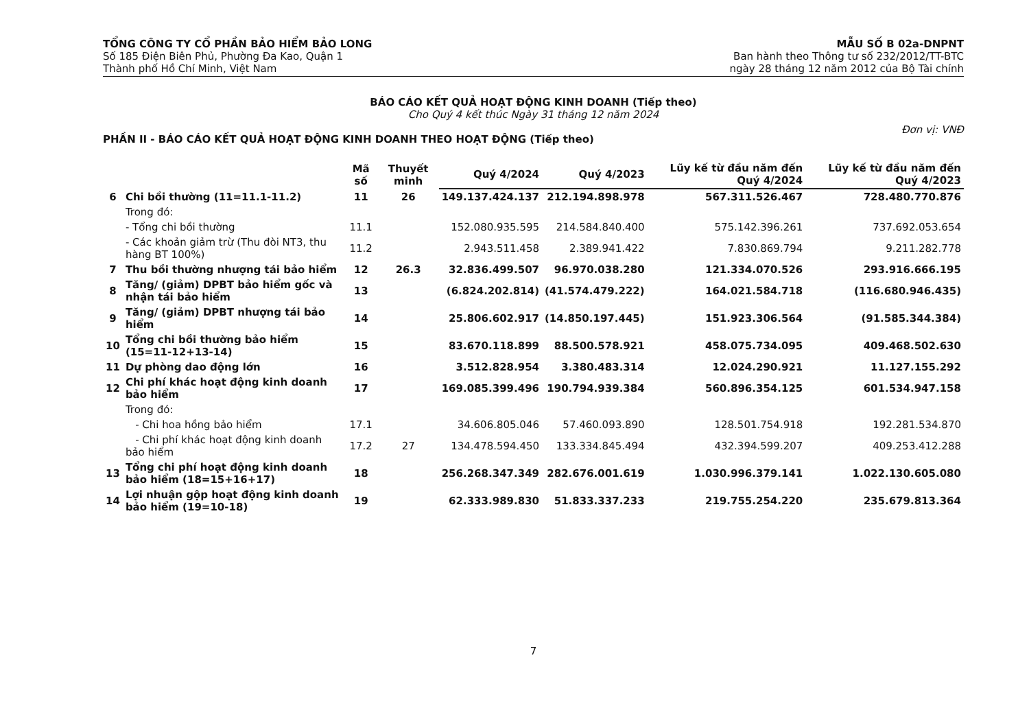TỔNG CÔNG TY CỔ PHẦN BẢO HIỂM BẢO LONG
Số 185 Điện Biên Phủ, Phường Đa Kao, Quận 1
Thành phố Hồ Chí Minh, Việt Nam
MẪU SỐ B 02a-DNPNT
Ban hành theo Thông tư số 232/2012/TT-BTC
ngày 28 tháng 12 năm 2012 của Bộ Tài chính
BÁO CÁO KẾT QUẢ HOẠT ĐỘNG KINH DOANH (Tiếp theo)
Cho Quý 4 kết thúc Ngày 31 tháng 12 năm 2024
PHẦN II - BÁO CÁO KẾT QUẢ HOẠT ĐỘNG KINH DOANH THEO HOẠT ĐỘNG (Tiếp theo) Đơn vị: VNĐ
| | | Mã số | Thuyết minh | Quý 4/2024 | Quý 4/2023 | Lũy kế từ đầu năm đến Quý 4/2024 | Lũy kế từ đầu năm đến Quý 4/2023 |
| --- | --- | --- | --- | --- | --- | --- | --- |
| 6 | Chi bồi thường (11=11.1-11.2) | 11 | 26 | 149.137.424.137 | 212.194.898.978 | 567.311.526.467 | 728.480.770.876 |
| | Trong đó: | | | | | | |
| | - Tổng chi bồi thường | 11.1 | | 152.080.935.595 | 214.584.840.400 | 575.142.396.261 | 737.692.053.654 |
| | - Các khoản giảm trừ (Thu đòi NT3, thu hàng BT 100%) | 11.2 | | 2.943.511.458 | 2.389.941.422 | 7.830.869.794 | 9.211.282.778 |
| 7 | Thu bồi thường nhượng tái bảo hiểm | 12 | 26.3 | 32.836.499.507 | 96.970.038.280 | 121.334.070.526 | 293.916.666.195 |
| 8 | Tăng/ (giảm) DPBT bảo hiểm gốc và nhận tái bảo hiểm | 13 | | (6.824.202.814) | (41.574.479.222) | 164.021.584.718 | (116.680.946.435) |
| 9 | Tăng/ (giảm) DPBT nhượng tái bảo hiểm | 14 | | 25.806.602.917 | (14.850.197.445) | 151.923.306.564 | (91.585.344.384) |
| 10 | Tổng chi bồi thường bảo hiểm (15=11-12+13-14) | 15 | | 83.670.118.899 | 88.500.578.921 | 458.075.734.095 | 409.468.502.630 |
| 11 | Dự phòng dao động lớn | 16 | | 3.512.828.954 | 3.380.483.314 | 12.024.290.921 | 11.127.155.292 |
| 12 | Chi phí khác hoạt động kinh doanh bảo hiểm | 17 | | 169.085.399.496 | 190.794.939.384 | 560.896.354.125 | 601.534.947.158 |
| | Trong đó: | | | | | | |
| | - Chi hoa hồng bảo hiểm | 17.1 | | 34.606.805.046 | 57.460.093.890 | 128.501.754.918 | 192.281.534.870 |
| | - Chi phí khác hoạt động kinh doanh bảo hiểm | 17.2 | 27 | 134.478.594.450 | 133.334.845.494 | 432.394.599.207 | 409.253.412.288 |
| 13 | Tổng chi phí hoạt động kinh doanh bảo hiểm (18=15+16+17) | 18 | | 256.268.347.349 | 282.676.001.619 | 1.030.996.379.141 | 1.022.130.605.080 |
| 14 | Lợi nhuận gộp hoạt động kinh doanh bảo hiểm (19=10-18) | 19 | | 62.333.989.830 | 51.833.337.233 | 219.755.254.220 | 235.679.813.364 |
7